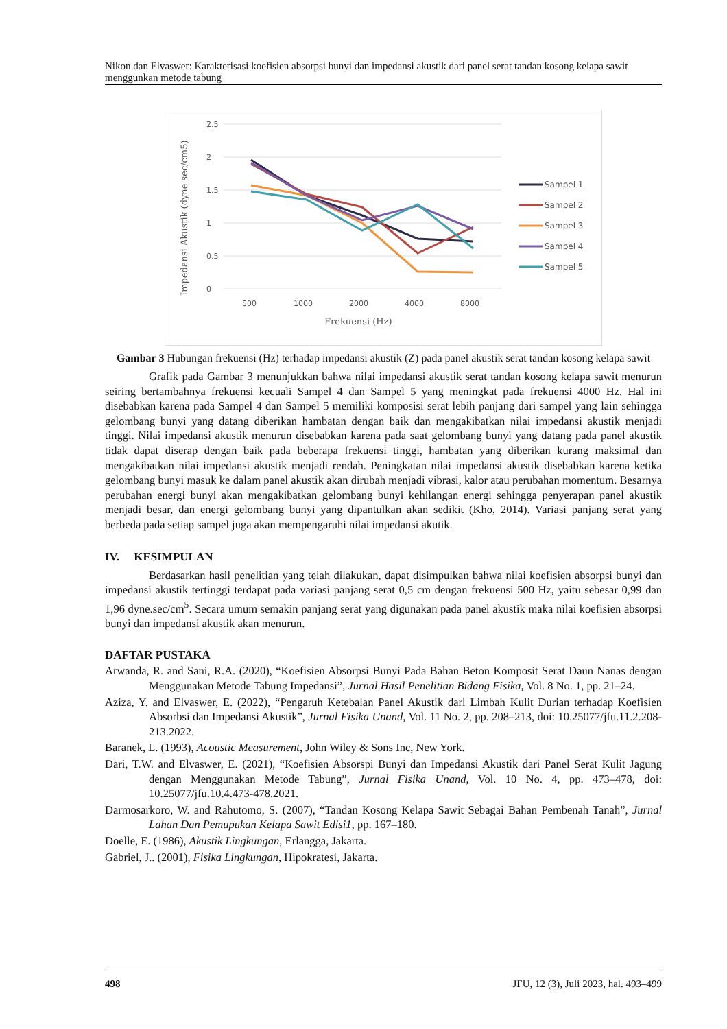Nikon dan Elvaswer: Karakterisasi koefisien absorpsi bunyi dan impedansi akustik dari panel serat tandan kosong kelapa sawit menggunkan metode tabung
2.5
2
1.5
1
0.5
0
500
1000
2000
4000
8000
Frekuensi (Hz)
Impedansi Akustik (dyne.sec/cm5)
Sampel 1
Sampel 2
Sampel 3
Sampel 4
Sampel 5
Gambar 3 Hubungan frekuensi (Hz) terhadap impedansi akustik (Z) pada panel akustik serat tandan kosong kelapa sawit
Grafik pada Gambar 3 menunjukkan bahwa nilai impedansi akustik serat tandan kosong kelapa sawit menurun seiring bertambahnya frekuensi kecuali Sampel 4 dan Sampel 5 yang meningkat pada frekuensi 4000 Hz. Hal ini disebabkan karena pada Sampel 4 dan Sampel 5 memiliki komposisi serat lebih panjang dari sampel yang lain sehingga gelombang bunyi yang datang diberikan hambatan dengan baik dan mengakibatkan nilai impedansi akustik menjadi tinggi. Nilai impedansi akustik menurun disebabkan karena pada saat gelombang bunyi yang datang pada panel akustik tidak dapat diserap dengan baik pada beberapa frekuensi tinggi, hambatan yang diberikan kurang maksimal dan mengakibatkan nilai impedansi akustik menjadi rendah. Peningkatan nilai impedansi akustik disebabkan karena ketika gelombang bunyi masuk ke dalam panel akustik akan dirubah menjadi vibrasi, kalor atau perubahan momentum. Besarnya perubahan energi bunyi akan mengakibatkan gelombang bunyi kehilangan energi sehingga penyerapan panel akustik menjadi besar, dan energi gelombang bunyi yang dipantulkan akan sedikit (Kho, 2014). Variasi panjang serat yang berbeda pada setiap sampel juga akan mempengaruhi nilai impedansi akutik.
IV. KESIMPULAN
Berdasarkan hasil penelitian yang telah dilakukan, dapat disimpulkan bahwa nilai koefisien absorpsi bunyi dan impedansi akustik tertinggi terdapat pada variasi panjang serat 0,5 cm dengan frekuensi 500 Hz, yaitu sebesar 0,99 dan 1,96 dyne.sec/cm<sup>5</sup>. Secara umum semakin panjang serat yang digunakan pada panel akustik maka nilai koefisien absorpsi bunyi dan impedansi akustik akan menurun.
DAFTAR PUSTAKA
Arwanda, R. and Sani, R.A. (2020), “Koefisien Absorpsi Bunyi Pada Bahan Beton Komposit Serat Daun Nanas dengan Menggunakan Metode Tabung Impedansi”, Jurnal Hasil Penelitian Bidang Fisika, Vol. 8 No. 1, pp. 21–24.
Aziza, Y. and Elvaswer, E. (2022), “Pengaruh Ketebalan Panel Akustik dari Limbah Kulit Durian terhadap Koefisien Absorbsi dan Impedansi Akustik”, Jurnal Fisika Unand, Vol. 11 No. 2, pp. 208–213, doi: 10.25077/jfu.11.2.208-213.2022.
Baranek, L. (1993), Acoustic Measurement, John Wiley & Sons Inc, New York.
Dari, T.W. and Elvaswer, E. (2021), “Koefisien Absorspi Bunyi dan Impedansi Akustik dari Panel Serat Kulit Jagung dengan Menggunakan Metode Tabung”, Jurnal Fisika Unand, Vol. 10 No. 4, pp. 473–478, doi: 10.25077/jfu.10.4.473-478.2021.
Darmosarkoro, W. and Rahutomo, S. (2007), “Tandan Kosong Kelapa Sawit Sebagai Bahan Pembenah Tanah”, Jurnal Lahan Dan Pemupukan Kelapa Sawit Edisi1, pp. 167–180.
Doelle, E. (1986), Akustik Lingkungan, Erlangga, Jakarta.
Gabriel, J.. (2001), Fisika Lingkungan, Hipokratesi, Jakarta.
498 JFU, 12 (3), Juli 2023, hal. 493–499